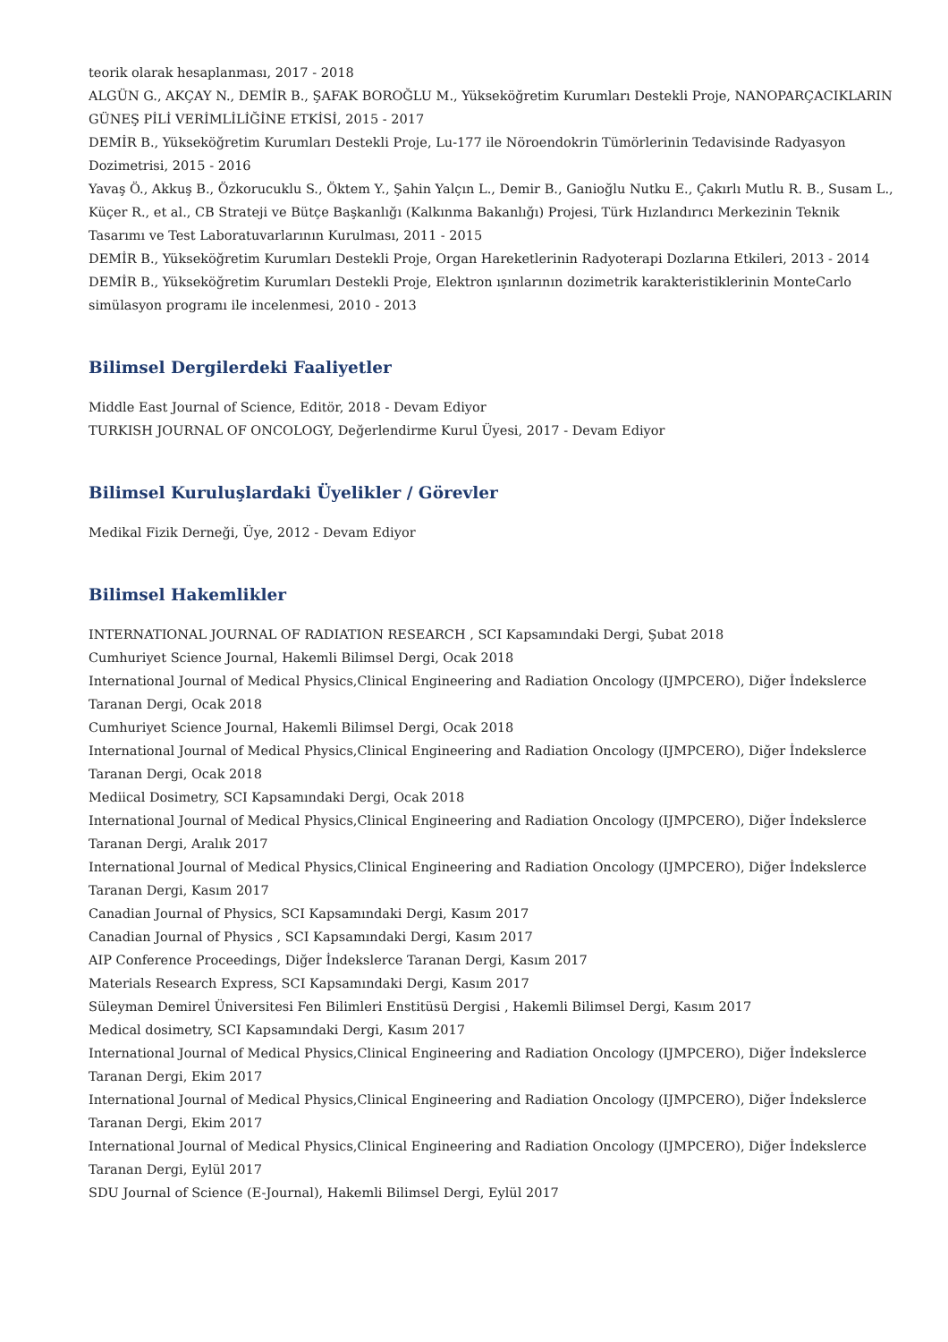teorik olarak hesaplanması, 2017 - 2018
ALGÜN G., AKÇAY N., DEMİR B., ŞAFAK BOROĞLU M., Yükseköğretim Kurumları Destekli Proje, NANOPARÇACIKLARIN GÜNEŞ PİLİ VERİMLİLİĞİNE ETKİSİ, 2015 - 2017
DEMİR B., Yükseköğretim Kurumları Destekli Proje, Lu-177 ile Nöroendokrin Tümörlerinin Tedavisinde Radyasyon Dozimetrisi, 2015 - 2016
Yavaş Ö., Akkuş B., Özkorucuklu S., Öktem Y., Şahin Yalçın L., Demir B., Ganioğlu Nutku E., Çakırlı Mutlu R. B., Susam L., Küçer R., et al., CB Strateji ve Bütçe Başkanlığı (Kalkınma Bakanlığı) Projesi, Türk Hızlandırıcı Merkezinin Teknik Tasarımı ve Test Laboratuvarlarının Kurulması, 2011 - 2015
DEMİR B., Yükseköğretim Kurumları Destekli Proje, Organ Hareketlerinin Radyoterapi Dozlarına Etkileri, 2013 - 2014
DEMİR B., Yükseköğretim Kurumları Destekli Proje, Elektron ışınlarının dozimetrik karakteristiklerinin MonteCarlo simülasyon programı ile incelenmesi, 2010 - 2013
Bilimsel Dergilerdeki Faaliyetler
Middle East Journal of Science, Editör, 2018 - Devam Ediyor
TURKISH JOURNAL OF ONCOLOGY, Değerlendirme Kurul Üyesi, 2017 - Devam Ediyor
Bilimsel Kuruluşlardaki Üyelikler / Görevler
Medikal Fizik Derneği, Üye, 2012 - Devam Ediyor
Bilimsel Hakemlikler
INTERNATIONAL JOURNAL OF RADIATION RESEARCH , SCI Kapsamındaki Dergi, Şubat 2018
Cumhuriyet Science Journal, Hakemli Bilimsel Dergi, Ocak 2018
International Journal of Medical Physics,Clinical Engineering and Radiation Oncology (IJMPCERO), Diğer İndekslerce Taranan Dergi, Ocak 2018
Cumhuriyet Science Journal, Hakemli Bilimsel Dergi, Ocak 2018
International Journal of Medical Physics,Clinical Engineering and Radiation Oncology (IJMPCERO), Diğer İndekslerce Taranan Dergi, Ocak 2018
Mediical Dosimetry, SCI Kapsamındaki Dergi, Ocak 2018
International Journal of Medical Physics,Clinical Engineering and Radiation Oncology (IJMPCERO), Diğer İndekslerce Taranan Dergi, Aralık 2017
International Journal of Medical Physics,Clinical Engineering and Radiation Oncology (IJMPCERO), Diğer İndekslerce Taranan Dergi, Kasım 2017
Canadian Journal of Physics, SCI Kapsamındaki Dergi, Kasım 2017
Canadian Journal of Physics , SCI Kapsamındaki Dergi, Kasım 2017
AIP Conference Proceedings, Diğer İndekslerce Taranan Dergi, Kasım 2017
Materials Research Express, SCI Kapsamındaki Dergi, Kasım 2017
Süleyman Demirel Üniversitesi Fen Bilimleri Enstitüsü Dergisi , Hakemli Bilimsel Dergi, Kasım 2017
Medical dosimetry, SCI Kapsamındaki Dergi, Kasım 2017
International Journal of Medical Physics,Clinical Engineering and Radiation Oncology (IJMPCERO), Diğer İndekslerce Taranan Dergi, Ekim 2017
International Journal of Medical Physics,Clinical Engineering and Radiation Oncology (IJMPCERO), Diğer İndekslerce Taranan Dergi, Ekim 2017
International Journal of Medical Physics,Clinical Engineering and Radiation Oncology (IJMPCERO), Diğer İndekslerce Taranan Dergi, Eylül 2017
SDU Journal of Science (E-Journal), Hakemli Bilimsel Dergi, Eylül 2017